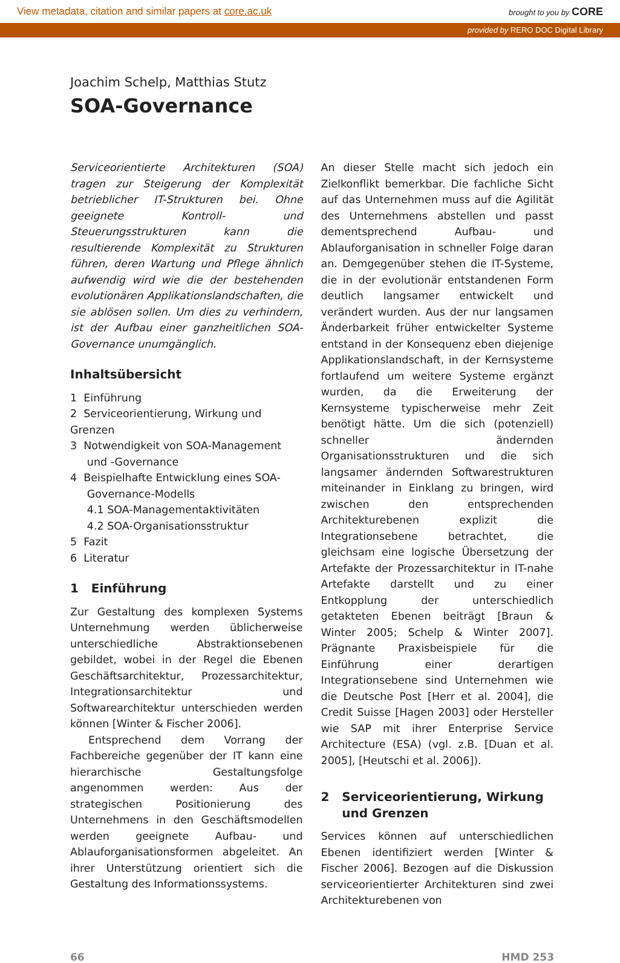View metadata, citation and similar papers at core.ac.uk brought to you by CORE
provided by RERO DOC Digital Library
Joachim Schelp, Matthias Stutz
SOA-Governance
Serviceorientierte Architekturen (SOA) tragen zur Steigerung der Komplexität betrieblicher IT-Strukturen bei. Ohne geeignete Kontroll- und Steuerungsstrukturen kann die resultierende Komplexität zu Strukturen führen, deren Wartung und Pflege ähnlich aufwendig wird wie die der bestehenden evolutionären Applikationslandschaften, die sie ablösen sollen. Um dies zu verhindern, ist der Aufbau einer ganzheitlichen SOA-Governance unumgänglich.
Inhaltsübersicht
1 Einführung
2 Serviceorientierung, Wirkung und Grenzen
3 Notwendigkeit von SOA-Management
und -Governance
4 Beispielhafte Entwicklung eines SOA-
Governance-Modells
4.1 SOA-Managementaktivitäten
4.2 SOA-Organisationsstruktur
5 Fazit
6 Literatur
1 Einführung
Zur Gestaltung des komplexen Systems Unternehmung werden üblicherweise unterschiedliche Abstraktionsebenen gebildet, wobei in der Regel die Ebenen Geschäftsarchitektur, Prozessarchitektur, Integrationsarchitektur und Softwarearchitektur unterschieden werden können [Winter & Fischer 2006].
Entsprechend dem Vorrang der Fachbereiche gegenüber der IT kann eine hierarchische Gestaltungsfolge angenommen werden: Aus der strategischen Positionierung des Unternehmens in den Geschäftsmodellen werden geeignete Aufbau- und Ablauforganisationsformen abgeleitet. An ihrer Unterstützung orientiert sich die Gestaltung des Informationssystems.
An dieser Stelle macht sich jedoch ein Zielkonflikt bemerkbar. Die fachliche Sicht auf das Unternehmen muss auf die Agilität des Unternehmens abstellen und passt dementsprechend Aufbau- und Ablauforganisation in schneller Folge daran an. Demgegenüber stehen die IT-Systeme, die in der evolutionär entstandenen Form deutlich langsamer entwickelt und verändert wurden. Aus der nur langsamen Änderbarkeit früher entwickelter Systeme entstand in der Konsequenz eben diejenige Applikationslandschaft, in der Kernsysteme fortlaufend um weitere Systeme ergänzt wurden, da die Erweiterung der Kernsysteme typischerweise mehr Zeit benötigt hätte. Um die sich (potenziell) schneller ändernden Organisationsstrukturen und die sich langsamer ändernden Softwarestrukturen miteinander in Einklang zu bringen, wird zwischen den entsprechenden Architekturebenen explizit die Integrationsebene betrachtet, die gleichsam eine logische Übersetzung der Artefakte der Prozessarchitektur in IT-nahe Artefakte darstellt und zu einer Entkopplung der unterschiedlich getakteten Ebenen beiträgt [Braun & Winter 2005; Schelp & Winter 2007]. Prägnante Praxisbeispiele für die Einführung einer derartigen Integrationsebene sind Unternehmen wie die Deutsche Post [Herr et al. 2004], die Credit Suisse [Hagen 2003] oder Hersteller wie SAP mit ihrer Enterprise Service Architecture (ESA) (vgl. z.B. [Duan et al. 2005], [Heutschi et al. 2006]).
2 Serviceorientierung, Wirkung
und Grenzen
Services können auf unterschiedlichen Ebenen identifiziert werden [Winter & Fischer 2006]. Bezogen auf die Diskussion serviceorientierter Architekturen sind zwei Architekturebenen von
66 HMD 253